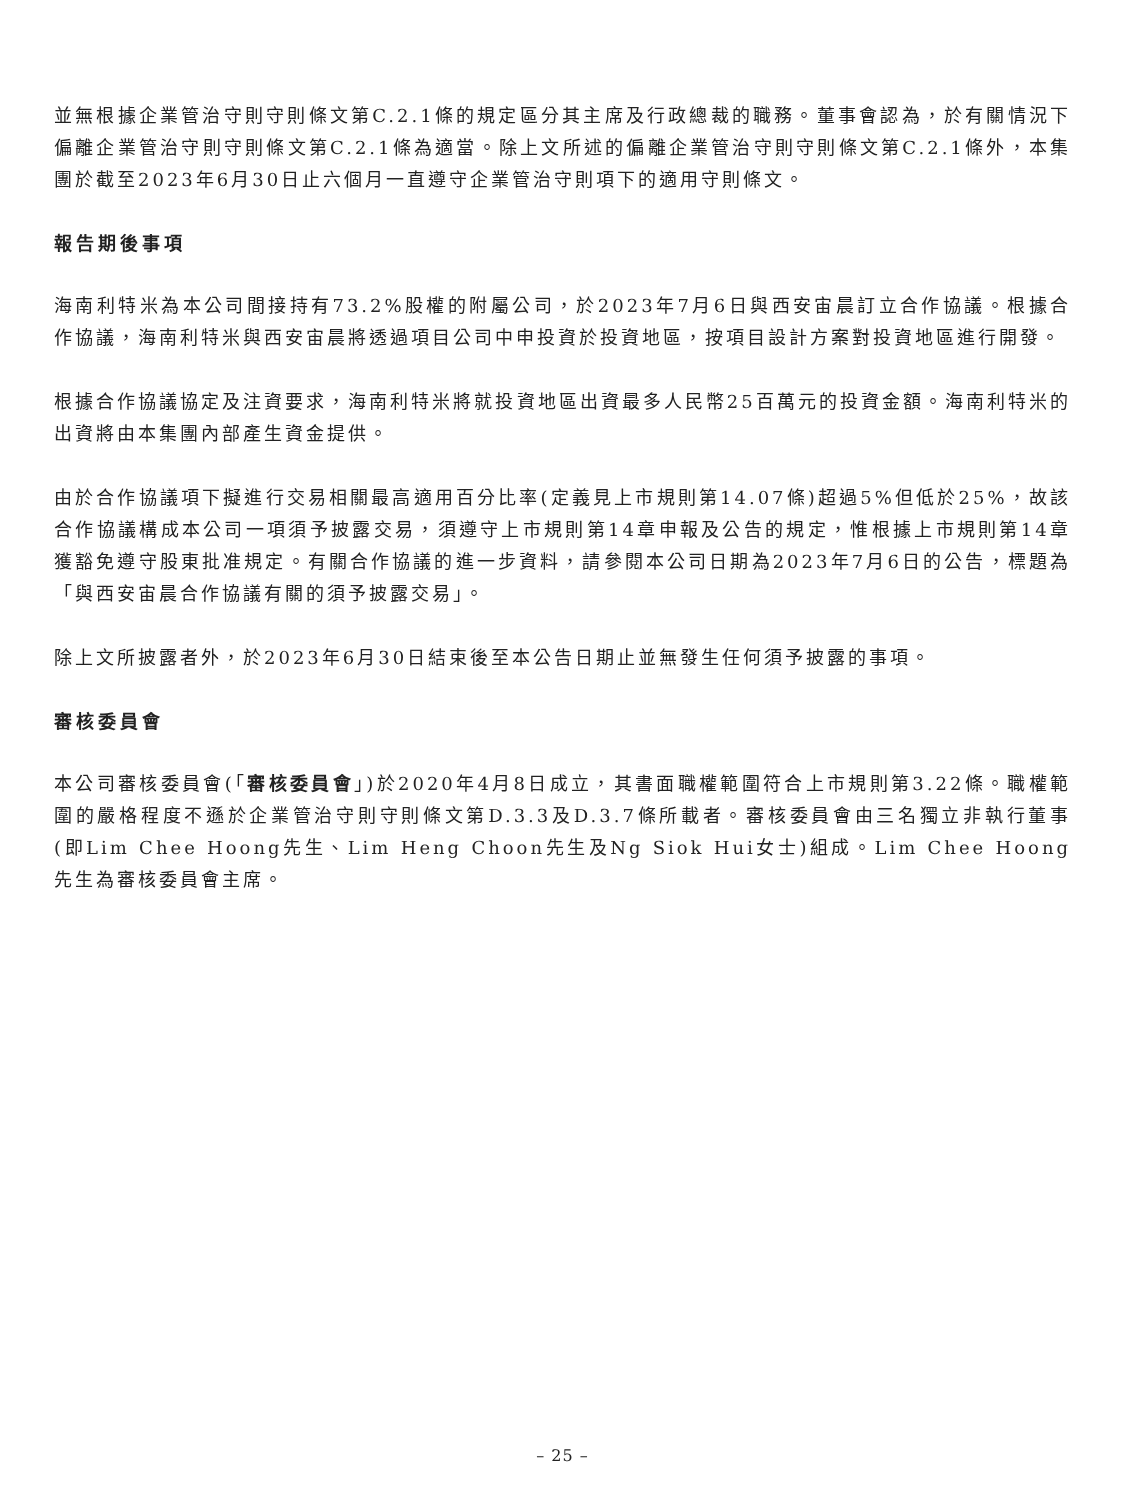並無根據企業管治守則守則條文第C.2.1條的規定區分其主席及行政總裁的職務。董事會認為，於有關情況下偏離企業管治守則守則條文第C.2.1條為適當。除上文所述的偏離企業管治守則守則條文第C.2.1條外，本集團於截至2023年6月30日止六個月一直遵守企業管治守則項下的適用守則條文。
報告期後事項
海南利特米為本公司間接持有73.2%股權的附屬公司，於2023年7月6日與西安宙晨訂立合作協議。根據合作協議，海南利特米與西安宙晨將透過項目公司中申投資於投資地區，按項目設計方案對投資地區進行開發。
根據合作協議協定及注資要求，海南利特米將就投資地區出資最多人民幣25百萬元的投資金額。海南利特米的出資將由本集團內部產生資金提供。
由於合作協議項下擬進行交易相關最高適用百分比率(定義見上市規則第14.07條)超過5%但低於25%，故該合作協議構成本公司一項須予披露交易，須遵守上市規則第14章申報及公告的規定，惟根據上市規則第14章獲豁免遵守股東批准規定。有關合作協議的進一步資料，請參閱本公司日期為2023年7月6日的公告，標題為「與西安宙晨合作協議有關的須予披露交易」。
除上文所披露者外，於2023年6月30日結束後至本公告日期止並無發生任何須予披露的事項。
審核委員會
本公司審核委員會(「審核委員會」)於2020年4月8日成立，其書面職權範圍符合上市規則第3.22條。職權範圍的嚴格程度不遜於企業管治守則守則條文第D.3.3及D.3.7條所載者。審核委員會由三名獨立非執行董事(即Lim Chee Hoong先生、Lim Heng Choon先生及Ng Siok Hui女士)組成。Lim Chee Hoong先生為審核委員會主席。
– 25 –